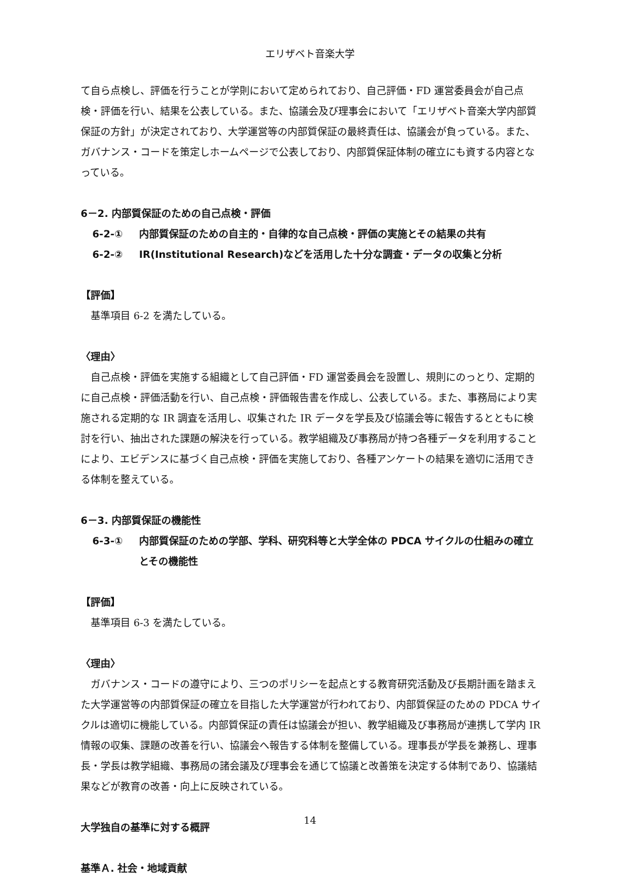エリザベト音楽大学
て自ら点検し、評価を行うことが学則において定められており、自己評価・FD 運営委員会が自己点検・評価を行い、結果を公表している。また、協議会及び理事会において「エリザベト音楽大学内部質保証の方針」が決定されており、大学運営等の内部質保証の最終責任は、協議会が負っている。また、ガバナンス・コードを策定しホームページで公表しており、内部質保証体制の確立にも資する内容となっている。
6－2. 内部質保証のための自己点検・評価
6-2-① 内部質保証のための自主的・自律的な自己点検・評価の実施とその結果の共有
6-2-② IR(Institutional Research)などを活用した十分な調査・データの収集と分析
【評価】
基準項目 6-2 を満たしている。
〈理由〉
自己点検・評価を実施する組織として自己評価・FD 運営委員会を設置し、規則にのっとり、定期的に自己点検・評価活動を行い、自己点検・評価報告書を作成し、公表している。また、事務局により実施される定期的な IR 調査を活用し、収集された IR データを学長及び協議会等に報告するとともに検討を行い、抽出された課題の解決を行っている。教学組織及び事務局が持つ各種データを利用することにより、エビデンスに基づく自己点検・評価を実施しており、各種アンケートの結果を適切に活用できる体制を整えている。
6－3. 内部質保証の機能性
6-3-① 内部質保証のための学部、学科、研究科等と大学全体の PDCA サイクルの仕組みの確立とその機能性
【評価】
基準項目 6-3 を満たしている。
〈理由〉
ガバナンス・コードの遵守により、三つのポリシーを起点とする教育研究活動及び長期計画を踏まえた大学運営等の内部質保証の確立を目指した大学運営が行われており、内部質保証のための PDCA サイクルは適切に機能している。内部質保証の責任は協議会が担い、教学組織及び事務局が連携して学内 IR 情報の収集、課題の改善を行い、協議会へ報告する体制を整備している。理事長が学長を兼務し、理事長・学長は教学組織、事務局の諸会議及び理事会を通じて協議と改善策を決定する体制であり、協議結果などが教育の改善・向上に反映されている。
大学独自の基準に対する概評
基準Ａ. 社会・地域貢献
14